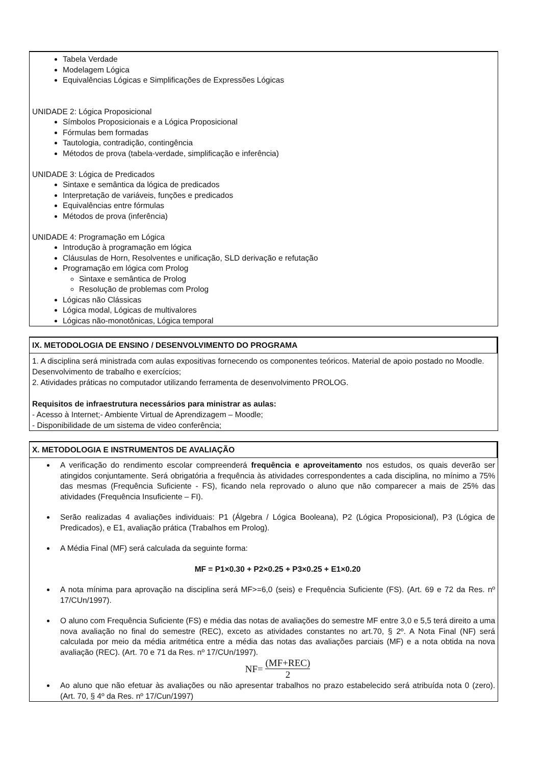Tabela Verdade
Modelagem Lógica
Equivalências Lógicas e Simplificações de Expressões Lógicas
UNIDADE 2: Lógica Proposicional
Símbolos Proposicionais e a Lógica Proposicional
Fórmulas bem formadas
Tautologia, contradição, contingência
Métodos de prova (tabela-verdade, simplificação e inferência)
UNIDADE 3: Lógica de Predicados
Sintaxe e semântica da lógica de predicados
Interpretação de variáveis, funções e predicados
Equivalências entre fórmulas
Métodos de prova (inferência)
UNIDADE 4: Programação em Lógica
Introdução à programação em lógica
Cláusulas de Horn, Resolventes e unificação, SLD derivação e refutação
Programação em lógica com Prolog
Sintaxe e semântica de Prolog
Resolução de problemas com Prolog
Lógicas não Clássicas
Lógica modal, Lógicas de multivalores
Lógicas não-monotônicas, Lógica temporal
IX. METODOLOGIA DE ENSINO / DESENVOLVIMENTO DO PROGRAMA
1. A disciplina será ministrada com aulas expositivas fornecendo os componentes teóricos. Material de apoio postado no Moodle. Desenvolvimento de trabalho e exercícios;
2. Atividades práticas no computador utilizando ferramenta de desenvolvimento PROLOG.
Requisitos de infraestrutura necessários para ministrar as aulas:
- Acesso à Internet;- Ambiente Virtual de Aprendizagem – Moodle;
- Disponibilidade de um sistema de video conferência;
X. METODOLOGIA E INSTRUMENTOS DE AVALIAÇÃO
A verificação do rendimento escolar compreenderá frequência e aproveitamento nos estudos, os quais deverão ser atingidos conjuntamente. Será obrigatória a frequência às atividades correspondentes a cada disciplina, no mínimo a 75% das mesmas (Frequência Suficiente - FS), ficando nela reprovado o aluno que não comparecer a mais de 25% das atividades (Frequência Insuficiente – FI).
Serão realizadas 4 avaliações individuais: P1 (Álgebra / Lógica Booleana), P2 (Lógica Proposicional), P3 (Lógica de Predicados), e E1, avaliação prática (Trabalhos em Prolog).
A Média Final (MF) será calculada da seguinte forma:
MF = P1×0.30 + P2×0.25 + P3×0.25 + E1×0.20
A nota mínima para aprovação na disciplina será MF>=6,0 (seis) e Frequência Suficiente (FS). (Art. 69 e 72 da Res. nº 17/CUn/1997).
O aluno com Frequência Suficiente (FS) e média das notas de avaliações do semestre MF entre 3,0 e 5,5 terá direito a uma nova avaliação no final do semestre (REC), exceto as atividades constantes no art.70, § 2º. A Nota Final (NF) será calculada por meio da média aritmética entre a média das notas das avaliações parciais (MF) e a nota obtida na nova avaliação (REC). (Art. 70 e 71 da Res. nº 17/CUn/1997).
NF= (MF+REC) 2
Ao aluno que não efetuar às avaliações ou não apresentar trabalhos no prazo estabelecido será atribuída nota 0 (zero). (Art. 70, § 4º da Res. nº 17/Cun/1997)